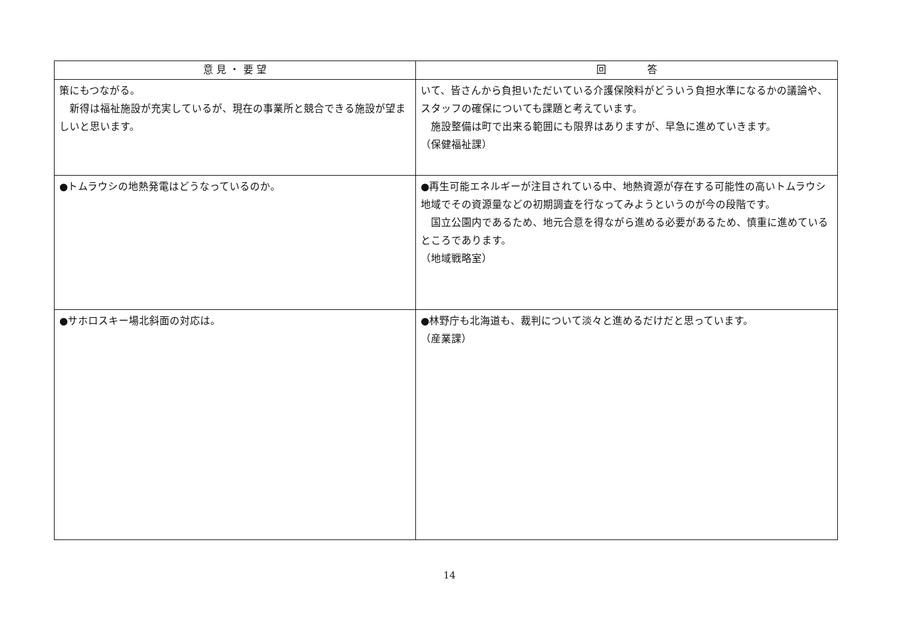| 意 見 ・ 要 望 | 回 答 |
| --- | --- |
| 策にもつながる。 新得は福祉施設が充実しているが、現在の事業所と競合できる施設が望ましいと思います。 | いて、皆さんから負担いただいている介護保険料がどういう負担水準になるかの議論や、スタッフの確保についても課題と考えています。 施設整備は町で出来る範囲にも限界はありますが、早急に進めていきます。 （保健福祉課） |
| ●トムラウシの地熱発電はどうなっているのか。 | ●再生可能エネルギーが注目されている中、地熱資源が存在する可能性の高いトムラウシ地域でその資源量などの初期調査を行なってみようというのが今の段階です。 国立公園内であるため、地元合意を得ながら進める必要があるため、慎重に進めているところであります。 （地域戦略室） |
| ●サホロスキー場北斜面の対応は。 | ●林野庁も北海道も、裁判について淡々と進めるだけだと思っています。 （産業課） |
14